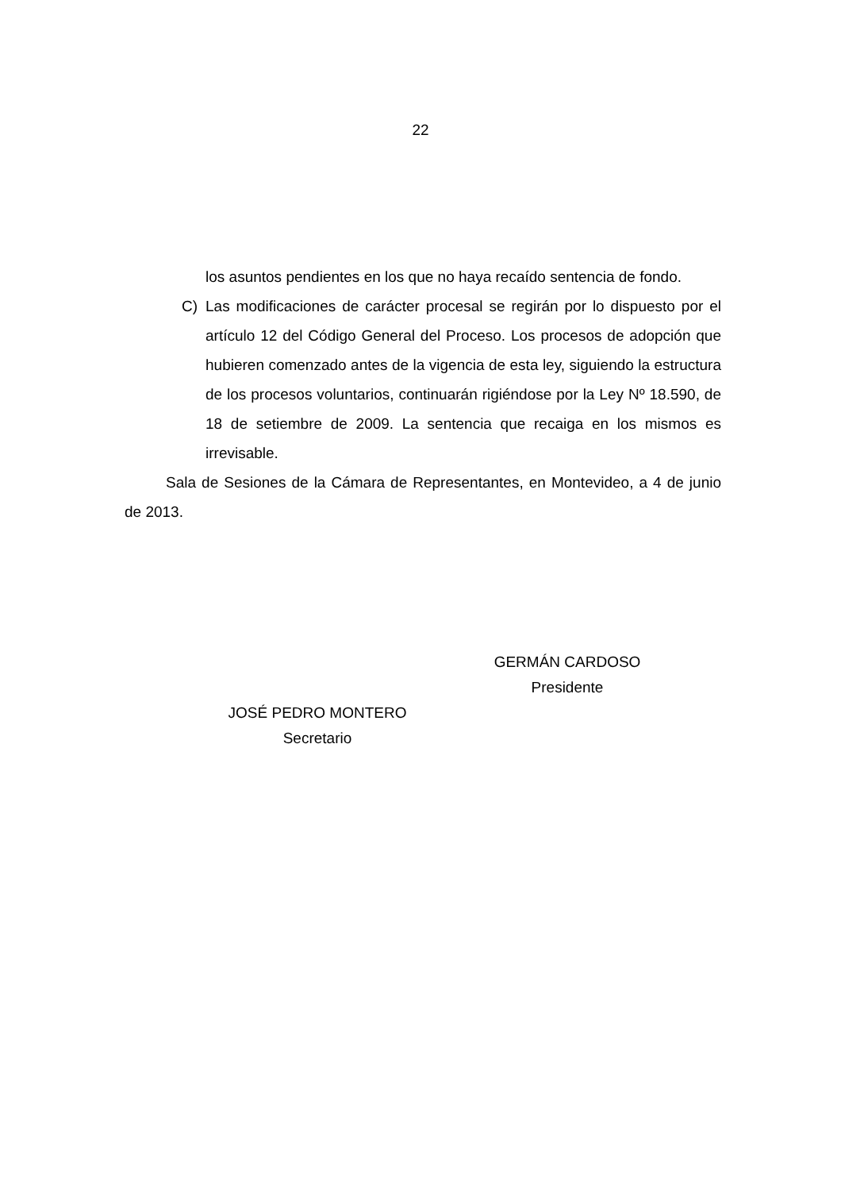22
los asuntos pendientes en los que no haya recaído sentencia de fondo.
C) Las modificaciones de carácter procesal se regirán por lo dispuesto por el artículo 12 del Código General del Proceso. Los procesos de adopción que hubieren comenzado antes de la vigencia de esta ley, siguiendo la estructura de los procesos voluntarios, continuarán rigiéndose por la Ley Nº 18.590, de 18 de setiembre de 2009. La sentencia que recaiga en los mismos es irrevisable.
Sala de Sesiones de la Cámara de Representantes, en Montevideo, a 4 de junio de 2013.
GERMÁN CARDOSO
Presidente
JOSÉ PEDRO MONTERO
Secretario